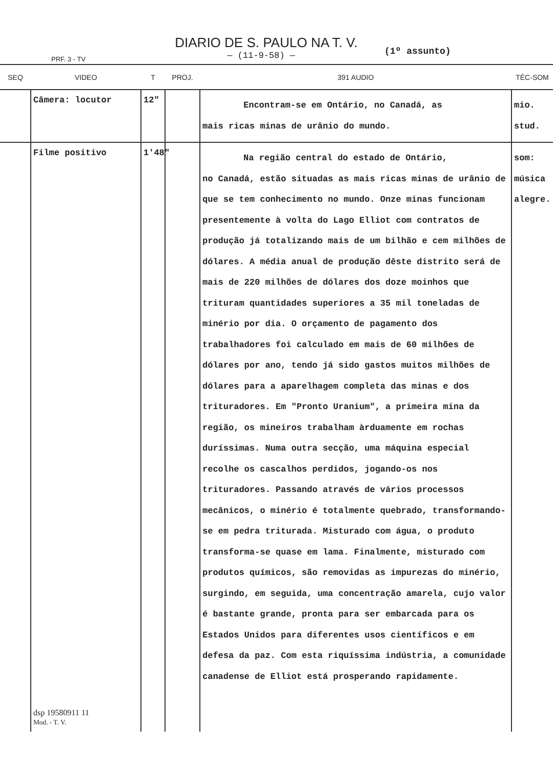DIARIO DE S. PAULO NA T. V.
— (11-9-58) —
PRF. 3 - TV
(1º assunto)
| SEQ | VIDEO | T | PROJ. | 391 AUDIO | TÉC-SOM |
| --- | --- | --- | --- | --- | --- |
| | Câmera: locutor | 12" | | Encontram-se em Ontário, no Canadá, as mais ricas minas de urânio do mundo. | mio. stud. |
| | Filme positivo dsp 19580911 11 Mod. - T. V. | 1'48" | | Na região central do estado de Ontário, no Canadá, estão situadas as mais ricas minas de urânio de que se tem conhecimento no mundo. Onze minas funcionam presentemente à volta do Lago Elliot com contratos de produção já totalizando mais de um bilhão e cem milhões de dólares. A média anual de produção dêste distrito será de mais de 220 milhões de dólares dos doze moinhos que trituram quantidades superiores a 35 mil toneladas de minério por dia. O orçamento de pagamento dos trabalhadores foi calculado em mais de 60 milhões de dólares por ano, tendo já sido gastos muitos milhões de dólares para a aparelhagem completa das minas e dos trituradores. Em "Pronto Uranium", a primeira mina da região, os mineiros trabalham àrduamente em rochas duríssimas. Numa outra secção, uma máquina especial recolhe os cascalhos perdidos, jogando-os nos trituradores. Passando através de vários processos mecânicos, o minério é totalmente quebrado, transformando-se em pedra triturada. Misturado com água, o produto transforma-se quase em lama. Finalmente, misturado com produtos químicos, são removidas as impurezas do minério, surgindo, em seguida, uma concentração amarela, cujo valor é bastante grande, pronta para ser embarcada para os Estados Unidos para diferentes usos científicos e em defesa da paz. Com esta riquíssima indústria, a comunidade canadense de Elliot está prosperando rapidamente. | som: música alegre. |